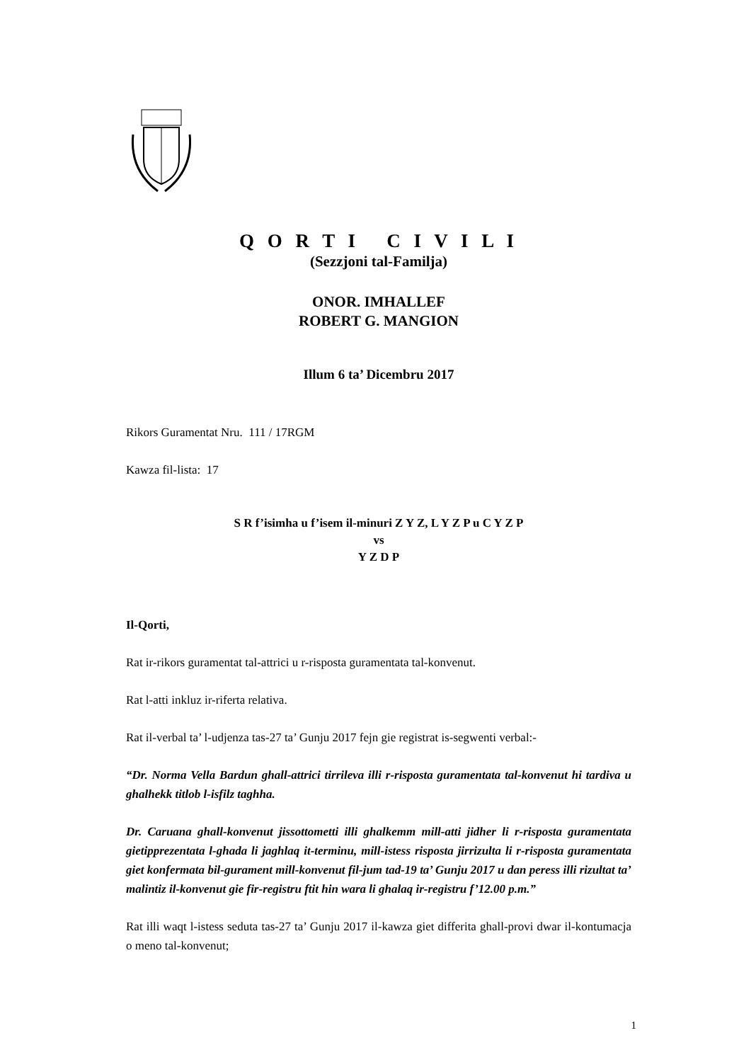Q O R T I C I V I L I
(Sezzjoni tal-Familja)
ONOR. IMHALLEF
ROBERT G. MANGION
Illum 6 ta’ Dicembru 2017
Rikors Guramentat Nru. 111 / 17RGM
Kawza fil-lista: 17
S R f’isimha u f’isem il-minuri Z Y Z, L Y Z P u C Y Z P
vs
Y Z D P
Il-Qorti,
Rat ir-rikors guramentat tal-attrici u r-risposta guramentata tal-konvenut.
Rat l-atti inkluz ir-riferta relativa.
Rat il-verbal ta’ l-udjenza tas-27 ta’ Gunju 2017 fejn gie registrat is-segwenti verbal:-
“Dr. Norma Vella Bardun ghall-attrici tirrileva illi r-risposta guramentata tal-konvenut hi tardiva u ghalhekk titlob l-isfilz taghha.
Dr. Caruana ghall-konvenut jissottometti illi ghalkemm mill-atti jidher li r-risposta guramentata gietipprezentata l-ghada li jaghlaq it-terminu, mill-istess risposta jirrizulta li r-risposta guramentata giet konfermata bil-gurament mill-konvenut fil-jum tad-19 ta’ Gunju 2017 u dan peress illi rizultat ta’ malintiz il-konvenut gie fir-registru ftit hin wara li ghalaq ir-registru f’12.00 p.m.”
Rat illi waqt l-istess seduta tas-27 ta’ Gunju 2017 il-kawza giet differita ghall-provi dwar il-kontumacja o meno tal-konvenut;
1